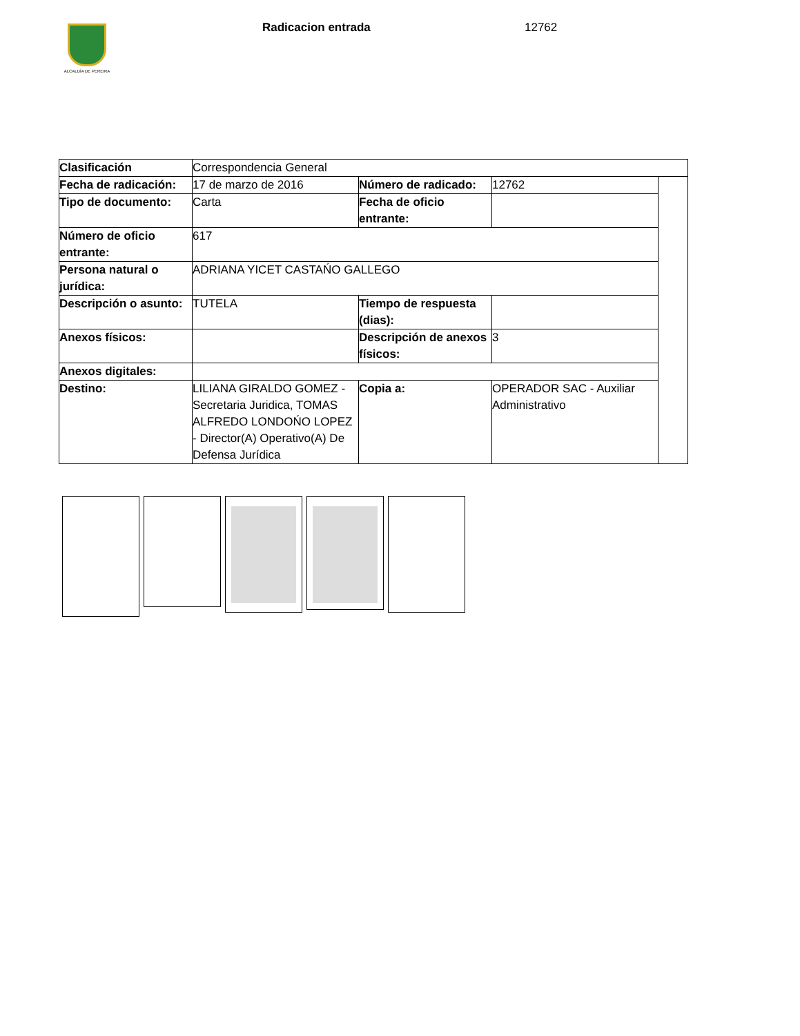ALCALDÍA DE PEREIRA Radicacion entrada 12762
| Clasificación | Correspondencia General | | | |
| Fecha de radicación: | 17 de marzo de 2016 | Número de radicado: | 12762 | |
| Tipo de documento: | Carta | Fecha de oficio entrante: | | |
| Número de oficio entrante: | 617 | | | |
| Persona natural o jurídica: | ADRIANA YICET CASTAŃO GALLEGO | | | |
| Descripción o asunto: | TUTELA | Tiempo de respuesta (dias): | | |
| Anexos físicos: | | Descripción de anexos físicos: | 3 | |
| Anexos digitales: | | | | |
| Destino: | LILIANA GIRALDO GOMEZ - Secretaria Juridica, TOMAS ALFREDO LONDOŃO LOPEZ - Director(A) Operativo(A) De Defensa Jurídica | Copia a: | OPERADOR SAC - Auxiliar Administrativo | |